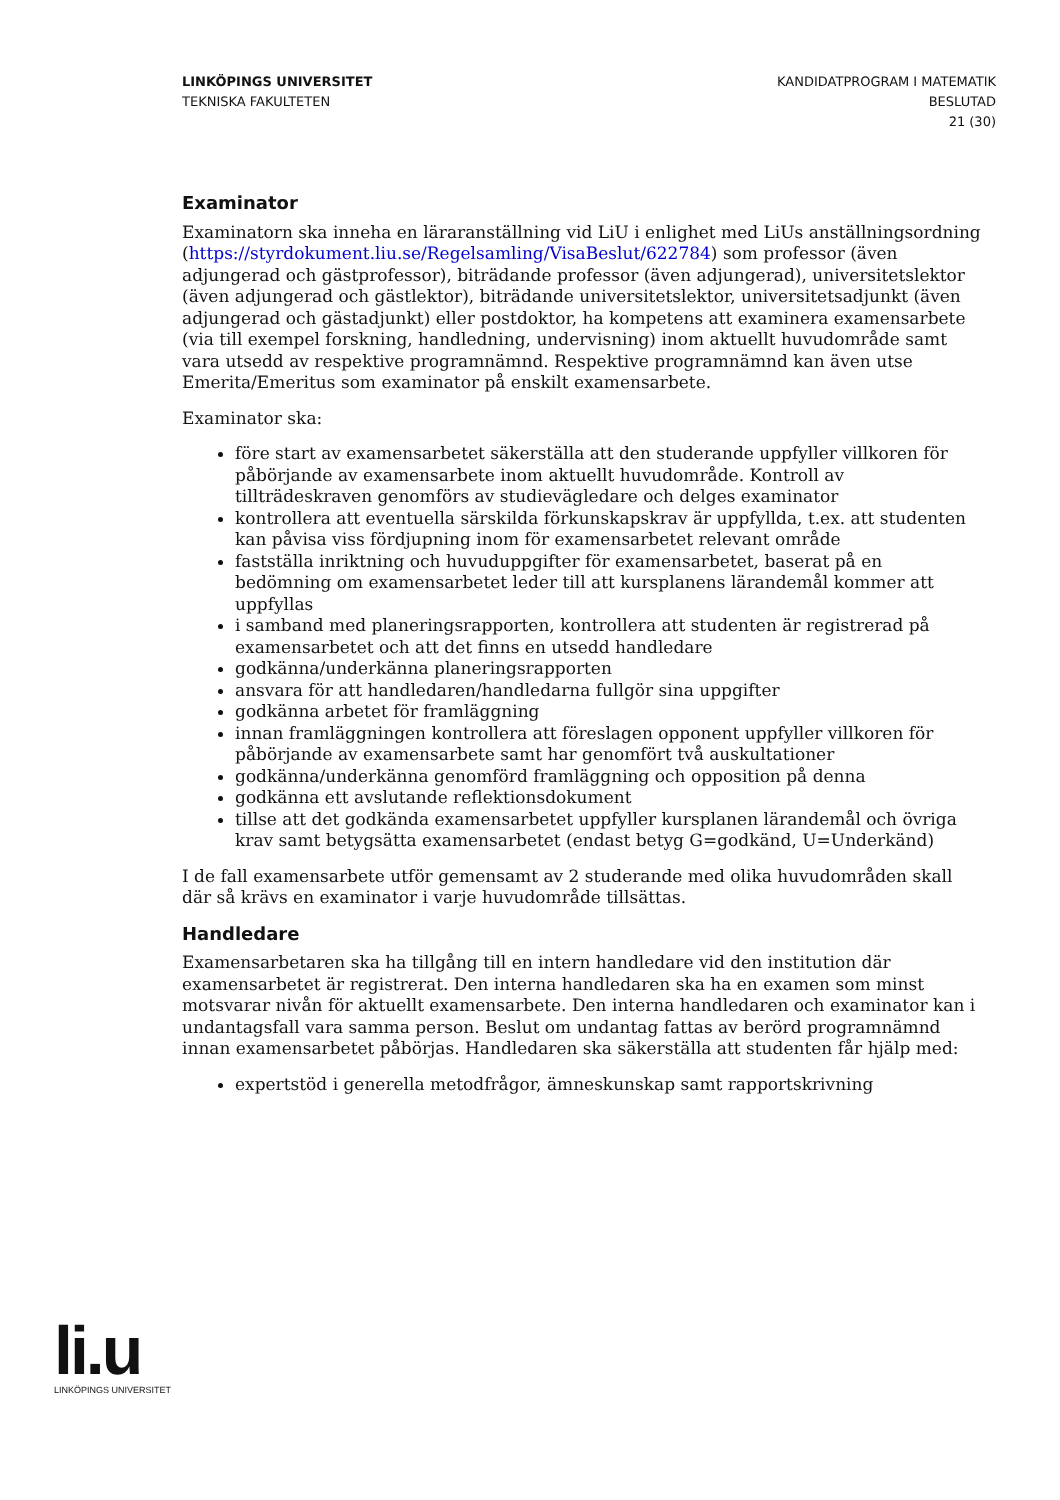LINKÖPINGS UNIVERSITET
TEKNISKA FAKULTETEN
KANDIDATPROGRAM I MATEMATIK
BESLUTAD
21 (30)
Examinator
Examinatorn ska inneha en läraranställning vid LiU i enlighet med LiUs anställningsordning (https://styrdokument.liu.se/Regelsamling/VisaBeslut/622784) som professor (även adjungerad och gästprofessor), biträdande professor (även adjungerad), universitetslektor (även adjungerad och gästlektor), biträdande universitetslektor, universitetsadjunkt (även adjungerad och gästadjunkt) eller postdoktor, ha kompetens att examinera examensarbete (via till exempel forskning, handledning, undervisning) inom aktuellt huvudområde samt vara utsedd av respektive programnämnd. Respektive programnämnd kan även utse Emerita/Emeritus som examinator på enskilt examensarbete.
Examinator ska:
före start av examensarbetet säkerställa att den studerande uppfyller villkoren för påbörjande av examensarbete inom aktuellt huvudområde. Kontroll av tillträdeskraven genomförs av studievägledare och delges examinator
kontrollera att eventuella särskilda förkunskapskrav är uppfyllda, t.ex. att studenten kan påvisa viss fördjupning inom för examensarbetet relevant område
fastställa inriktning och huvuduppgifter för examensarbetet, baserat på en bedömning om examensarbetet leder till att kursplanens lärandemål kommer att uppfyllas
i samband med planeringsrapporten, kontrollera att studenten är registrerad på examensarbetet och att det finns en utsedd handledare
godkänna/underkänna planeringsrapporten
ansvara för att handledaren/handledarna fullgör sina uppgifter
godkänna arbetet för framläggning
innan framläggningen kontrollera att föreslagen opponent uppfyller villkoren för påbörjande av examensarbete samt har genomfört två auskultationer
godkänna/underkänna genomförd framläggning och opposition på denna
godkänna ett avslutande reflektionsdokument
tillse att det godkända examensarbetet uppfyller kursplanen lärandemål och övriga krav samt betygsätta examensarbetet (endast betyg G=godkänd, U=Underkänd)
I de fall examensarbete utför gemensamt av 2 studerande med olika huvudområden skall där så krävs en examinator i varje huvudområde tillsättas.
Handledare
Examensarbetaren ska ha tillgång till en intern handledare vid den institution där examensarbetet är registrerat. Den interna handledaren ska ha en examen som minst motsvarar nivån för aktuellt examensarbete. Den interna handledaren och examinator kan i undantagsfall vara samma person. Beslut om undantag fattas av berörd programnämnd innan examensarbetet påbörjas. Handledaren ska säkerställa att studenten får hjälp med:
expertstöd i generella metodfrågor, ämneskunskap samt rapportskrivning
li.u
LINKÖPINGS UNIVERSITET